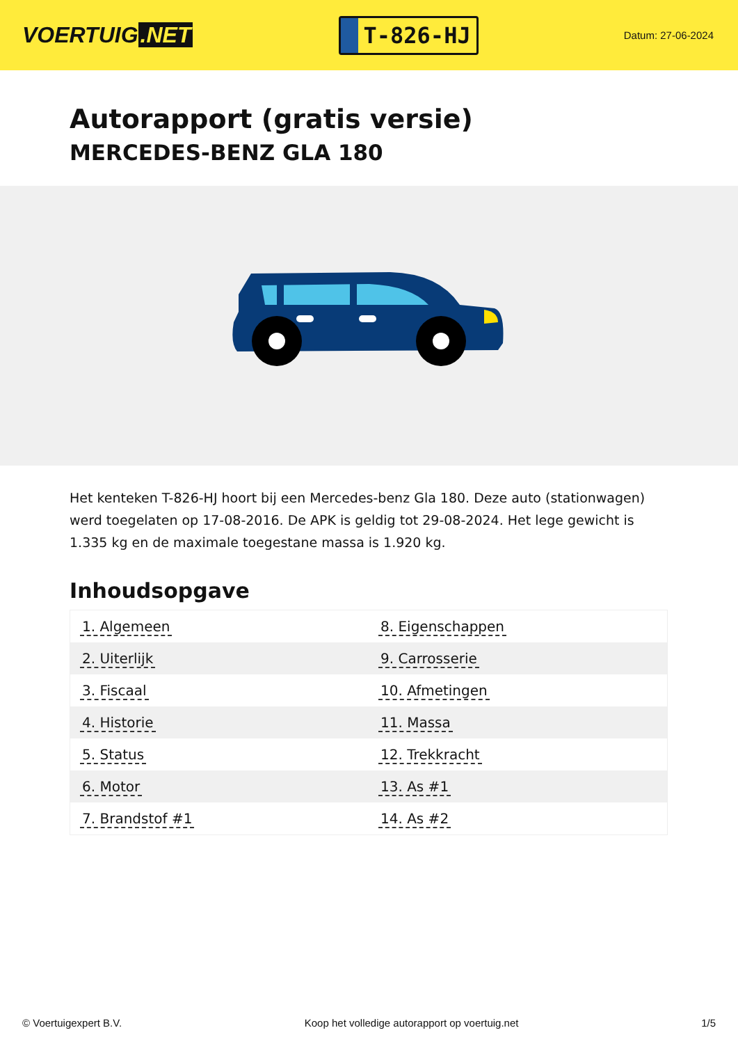VOERTUIG.NET
T-826-HJ
Datum: 27-06-2024
Autorapport (gratis versie)
MERCEDES-BENZ GLA 180
Het kenteken T-826-HJ hoort bij een Mercedes-benz Gla 180. Deze auto (stationwagen) werd toegelaten op 17-08-2016. De APK is geldig tot 29-08-2024. Het lege gewicht is 1.335 kg en de maximale toegestane massa is 1.920 kg.
Inhoudsopgave
| 1. Algemeen | 8. Eigenschappen |
| 2. Uiterlijk | 9. Carrosserie |
| 3. Fiscaal | 10. Afmetingen |
| 4. Historie | 11. Massa |
| 5. Status | 12. Trekkracht |
| 6. Motor | 13. As #1 |
| 7. Brandstof #1 | 14. As #2 |
© Voertuigexpert B.V. Koop het volledige autorapport op voertuig.net
1/5